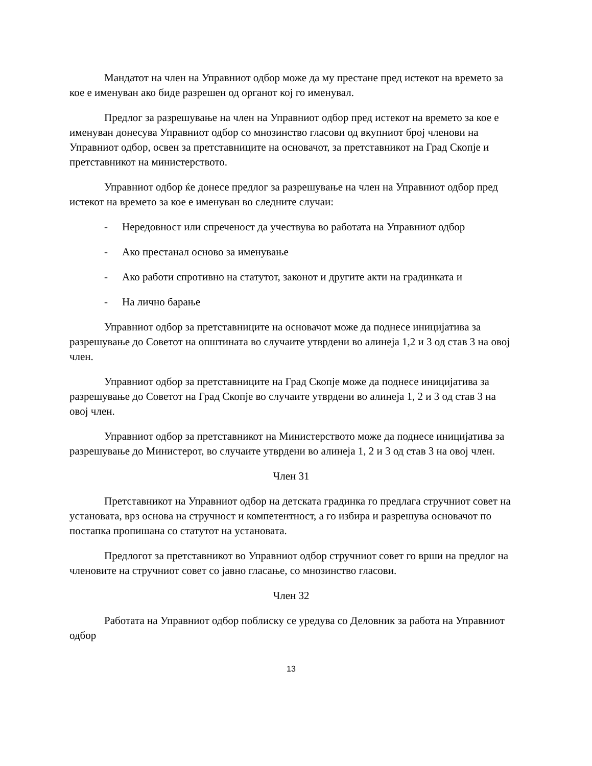Мандатот на член на Управниот одбор може да му престане пред истекот на времето за кое е именуван ако биде разрешен од органот кој го именувал.
Предлог за разрешување на член на Управниот одбор пред истекот на времето за кое е именуван донесува Управниот одбор со мнозинство гласови од вкупниот број членови на Управниот одбор, освен за претставниците на основачот, за претставникот на Град Скопје и претставникот на министерството.
Управниот одбор ќе донесе предлог за разрешување на член на Управниот одбор пред истекот на времето за кое е именуван во следните случаи:
- Нередовност или спреченост да учествува во работата на Управниот одбор
- Ако престанал осново за именување
- Ако работи спротивно на статутот, законот и другите акти на градинката и
- На лично барање
Управниот одбор за претставниците на основачот може да поднесе иницијатива за разрешување до Советот на општината во случаите утврдени во алинеја 1,2 и 3 од став 3 на овој член.
Управниот одбор за претставниците на Град Скопје може да поднесе иницијатива за разрешување до Советот на Град Скопје во случаите утврдени во алинеја 1, 2 и 3 од став 3 на овој член.
Управниот одбор за претставникот на Министерството може да поднесе иницијатива за разрешување до Министерот, во случаите утврдени во алинеја 1, 2 и 3 од став 3 на овој член.
Член 31
Претставникот на Управниот одбор на детската градинка го предлага стручниот совет на установата, врз основа на стручност и компетентност, а го избира и разрешува основачот по постапка пропишана со статутот на установата.
Предлогот за претставникот во Управниот одбор стручниот совет го врши на предлог на членовите на стручниот совет со јавно гласање, со мнозинство гласови.
Член 32
Работата на Управниот одбор поблиску се уредува со Деловник за работа на Управниот одбор
13